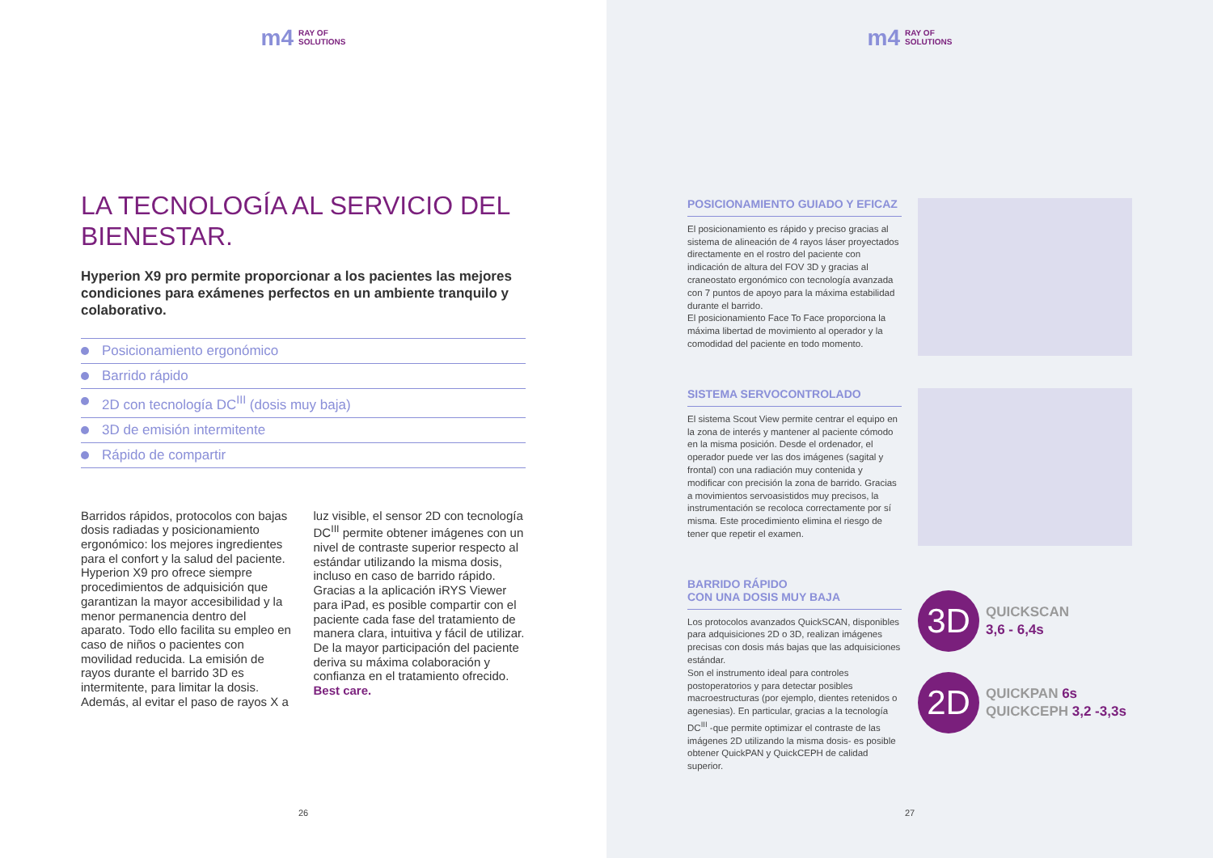m4
RAY OF
SOLUTIONS
LA TECNOLOGÍA AL SERVICIO DEL BIENESTAR.
Hyperion X9 pro permite proporcionar a los pacientes las mejores condiciones para exámenes perfectos en un ambiente tranquilo y colaborativo.
Posicionamiento ergonómico
Barrido rápido
2D con tecnología DC<sup>III</sup> (dosis muy baja)
3D de emisión intermitente
Rápido de compartir
Barridos rápidos, protocolos con bajas dosis radiadas y posicionamiento ergonómico: los mejores ingredientes para el confort y la salud del paciente. Hyperion X9 pro ofrece siempre procedimientos de adquisición que garantizan la mayor accesibilidad y la menor permanencia dentro del aparato. Todo ello facilita su empleo en caso de niños o pacientes con movilidad reducida. La emisión de rayos durante el barrido 3D es intermitente, para limitar la dosis. Además, al evitar el paso de rayos X a luz visible, el sensor 2D con tecnología DC<sup>III</sup> permite obtener imágenes con un nivel de contraste superior respecto al estándar utilizando la misma dosis, incluso en caso de barrido rápido. Gracias a la aplicación iRYS Viewer para iPad, es posible compartir con el paciente cada fase del tratamiento de manera clara, intuitiva y fácil de utilizar. De la mayor participación del paciente deriva su máxima colaboración y confianza en el tratamiento ofrecido. Best care.
26
m4
RAY OF
SOLUTIONS
POSICIONAMIENTO GUIADO Y EFICAZ
El posicionamiento es rápido y preciso gracias al sistema de alineación de 4 rayos láser proyectados directamente en el rostro del paciente con indicación de altura del FOV 3D y gracias al craneostato ergonómico con tecnología avanzada con 7 puntos de apoyo para la máxima estabilidad durante el barrido.
El posicionamiento Face To Face proporciona la máxima libertad de movimiento al operador y la comodidad del paciente en todo momento.
SISTEMA SERVOCONTROLADO
El sistema Scout View permite centrar el equipo en la zona de interés y mantener al paciente cómodo en la misma posición. Desde el ordenador, el operador puede ver las dos imágenes (sagital y frontal) con una radiación muy contenida y modificar con precisión la zona de barrido. Gracias a movimientos servoasistidos muy precisos, la instrumentación se recoloca correctamente por sí misma. Este procedimiento elimina el riesgo de tener que repetir el examen.
BARRIDO RÁPIDO
CON UNA DOSIS MUY BAJA
Los protocolos avanzados QuickSCAN, disponibles para adquisiciones 2D o 3D, realizan imágenes precisas con dosis más bajas que las adquisiciones estándar.
Son el instrumento ideal para controles postoperatorios y para detectar posibles macroestructuras (por ejemplo, dientes retenidos o agenesias). En particular, gracias a la tecnología DC<sup>III</sup> -que permite optimizar el contraste de las imágenes 2D utilizando la misma dosis- es posible obtener QuickPAN y QuickCEPH de calidad superior.
3D
QUICKSCAN
3,6 - 6,4s
2D
QUICKPAN 6s
QUICKCEPH 3,2 -3,3s
27